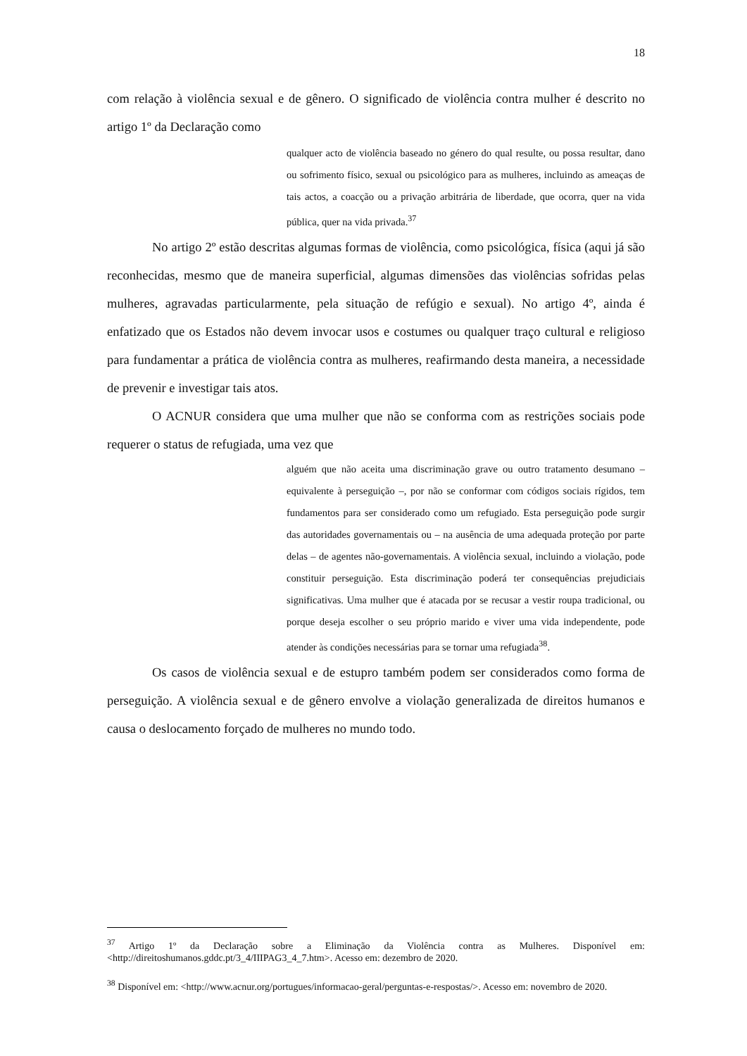18
com relação à violência sexual e de gênero. O significado de violência contra mulher é descrito no artigo 1º da Declaração como
qualquer acto de violência baseado no género do qual resulte, ou possa resultar, dano ou sofrimento físico, sexual ou psicológico para as mulheres, incluindo as ameaças de tais actos, a coacção ou a privação arbitrária de liberdade, que ocorra, quer na vida pública, quer na vida privada.<sup>37</sup>
No artigo 2º estão descritas algumas formas de violência, como psicológica, física (aqui já são reconhecidas, mesmo que de maneira superficial, algumas dimensões das violências sofridas pelas mulheres, agravadas particularmente, pela situação de refúgio e sexual). No artigo 4º, ainda é enfatizado que os Estados não devem invocar usos e costumes ou qualquer traço cultural e religioso para fundamentar a prática de violência contra as mulheres, reafirmando desta maneira, a necessidade de prevenir e investigar tais atos.
O ACNUR considera que uma mulher que não se conforma com as restrições sociais pode requerer o status de refugiada, uma vez que
alguém que não aceita uma discriminação grave ou outro tratamento desumano – equivalente à perseguição –, por não se conformar com códigos sociais rígidos, tem fundamentos para ser considerado como um refugiado. Esta perseguição pode surgir das autoridades governamentais ou – na ausência de uma adequada proteção por parte delas – de agentes não-governamentais. A violência sexual, incluindo a violação, pode constituir perseguição. Esta discriminação poderá ter consequências prejudiciais significativas. Uma mulher que é atacada por se recusar a vestir roupa tradicional, ou porque deseja escolher o seu próprio marido e viver uma vida independente, pode atender às condições necessárias para se tornar uma refugiada<sup>38</sup>.
Os casos de violência sexual e de estupro também podem ser considerados como forma de perseguição. A violência sexual e de gênero envolve a violação generalizada de direitos humanos e causa o deslocamento forçado de mulheres no mundo todo.
<sup>37</sup> Artigo 1º da Declaração sobre a Eliminação da Violência contra as Mulheres. Disponível em: <http://direitoshumanos.gddc.pt/3_4/IIIPAG3_4_7.htm>. Acesso em: dezembro de 2020.
<sup>38</sup> Disponível em: <http://www.acnur.org/portugues/informacao-geral/perguntas-e-respostas/>. Acesso em: novembro de 2020.